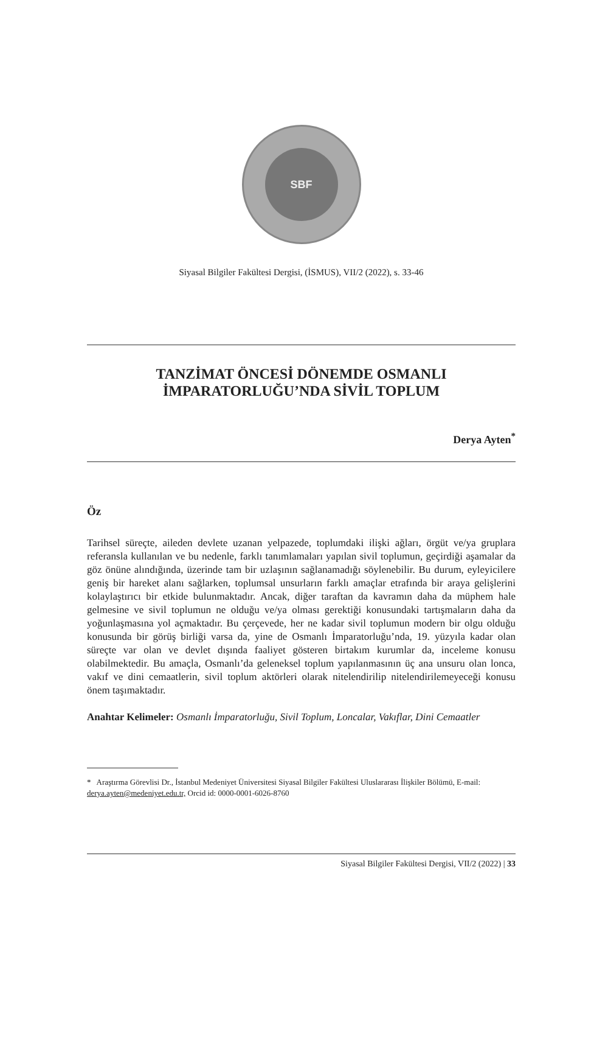SBF
Siyasal Bilgiler Fakültesi Dergisi, (İSMUS), VII/2 (2022), s. 33-46
TANZİMAT ÖNCESİ DÖNEMDE OSMANLI
İMPARATORLUĞU’NDA SİVİL TOPLUM
Derya Ayten<sup>*</sup>
Öz
Tarihsel süreçte, aileden devlete uzanan yelpazede, toplumdaki ilişki ağları, örgüt ve/ya gruplara referansla kullanılan ve bu nedenle, farklı tanımlamaları yapılan sivil toplumun, geçirdiği aşamalar da göz önüne alındığında, üzerinde tam bir uzlaşının sağlanamadığı söylenebilir. Bu durum, eyleyicilere geniş bir hareket alanı sağlarken, toplumsal unsurların farklı amaçlar etrafında bir araya gelişlerini kolaylaştırıcı bir etkide bulunmaktadır. Ancak, diğer taraftan da kavramın daha da müphem hale gelmesine ve sivil toplumun ne olduğu ve/ya olması gerektiği konusundaki tartışmaların daha da yoğunlaşmasına yol açmaktadır. Bu çerçevede, her ne kadar sivil toplumun modern bir olgu olduğu konusunda bir görüş birliği varsa da, yine de Osmanlı İmparatorluğu’nda, 19. yüzyıla kadar olan süreçte var olan ve devlet dışında faaliyet gösteren birtakım kurumlar da, inceleme konusu olabilmektedir. Bu amaçla, Osmanlı’da geleneksel toplum yapılanmasının üç ana unsuru olan lonca, vakıf ve dini cemaatlerin, sivil toplum aktörleri olarak nitelendirilip nitelendirilemeyeceği konusu önem taşımaktadır.
Anahtar Kelimeler: Osmanlı İmparatorluğu, Sivil Toplum, Loncalar, Vakıflar, Dini Cemaatler
* Araştırma Görevlisi Dr., İstanbul Medeniyet Üniversitesi Siyasal Bilgiler Fakültesi Uluslararası İlişkiler Bölümü, E-mail: derya.ayten@medeniyet.edu.tr, Orcid id: 0000-0001-6026-8760
Siyasal Bilgiler Fakültesi Dergisi, VII/2 (2022) | 33